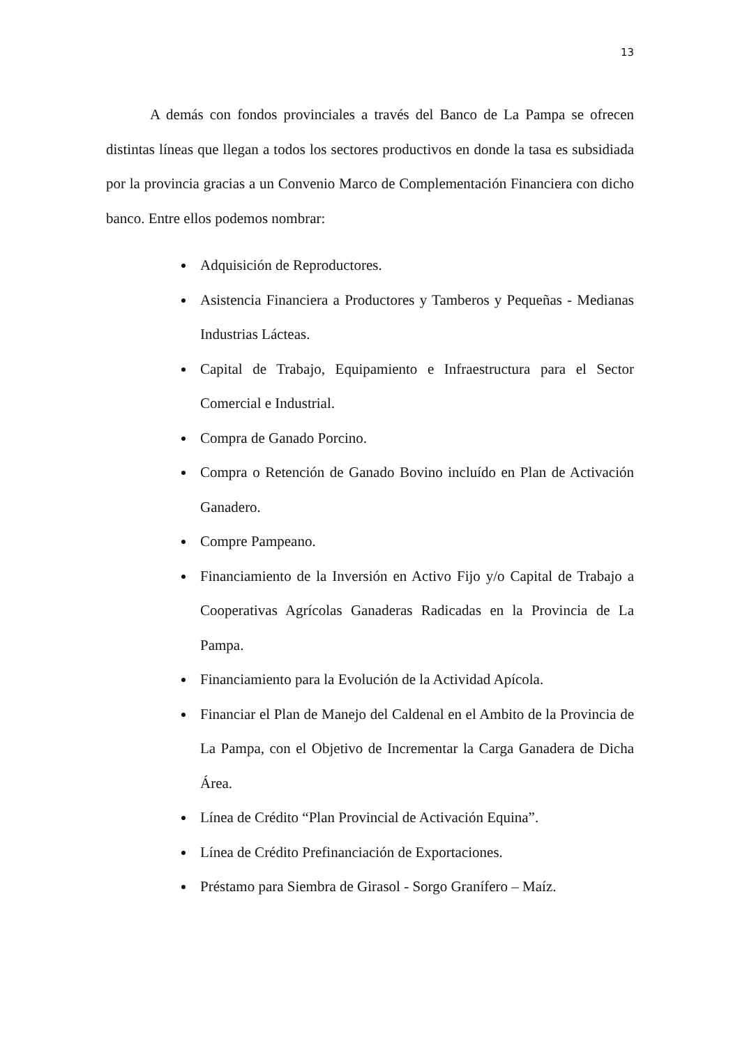13
A demás con fondos provinciales a través del Banco de La Pampa se ofrecen distintas líneas que llegan a todos los sectores productivos en donde la tasa es subsidiada por la provincia gracias a un Convenio Marco de Complementación Financiera con dicho banco. Entre ellos podemos nombrar:
Adquisición de Reproductores.
Asistencia Financiera a Productores y Tamberos y Pequeñas - Medianas Industrias Lácteas.
Capital de Trabajo, Equipamiento e Infraestructura para el Sector Comercial e Industrial.
Compra de Ganado Porcino.
Compra o Retención de Ganado Bovino incluído en Plan de Activación Ganadero.
Compre Pampeano.
Financiamiento de la Inversión en Activo Fijo y/o Capital de Trabajo a Cooperativas Agrícolas Ganaderas Radicadas en la Provincia de La Pampa.
Financiamiento para la Evolución de la Actividad Apícola.
Financiar el Plan de Manejo del Caldenal en el Ambito de la Provincia de La Pampa, con el Objetivo de Incrementar la Carga Ganadera de Dicha Área.
Línea de Crédito “Plan Provincial de Activación Equina”.
Línea de Crédito Prefinanciación de Exportaciones.
Préstamo para Siembra de Girasol - Sorgo Granífero – Maíz.